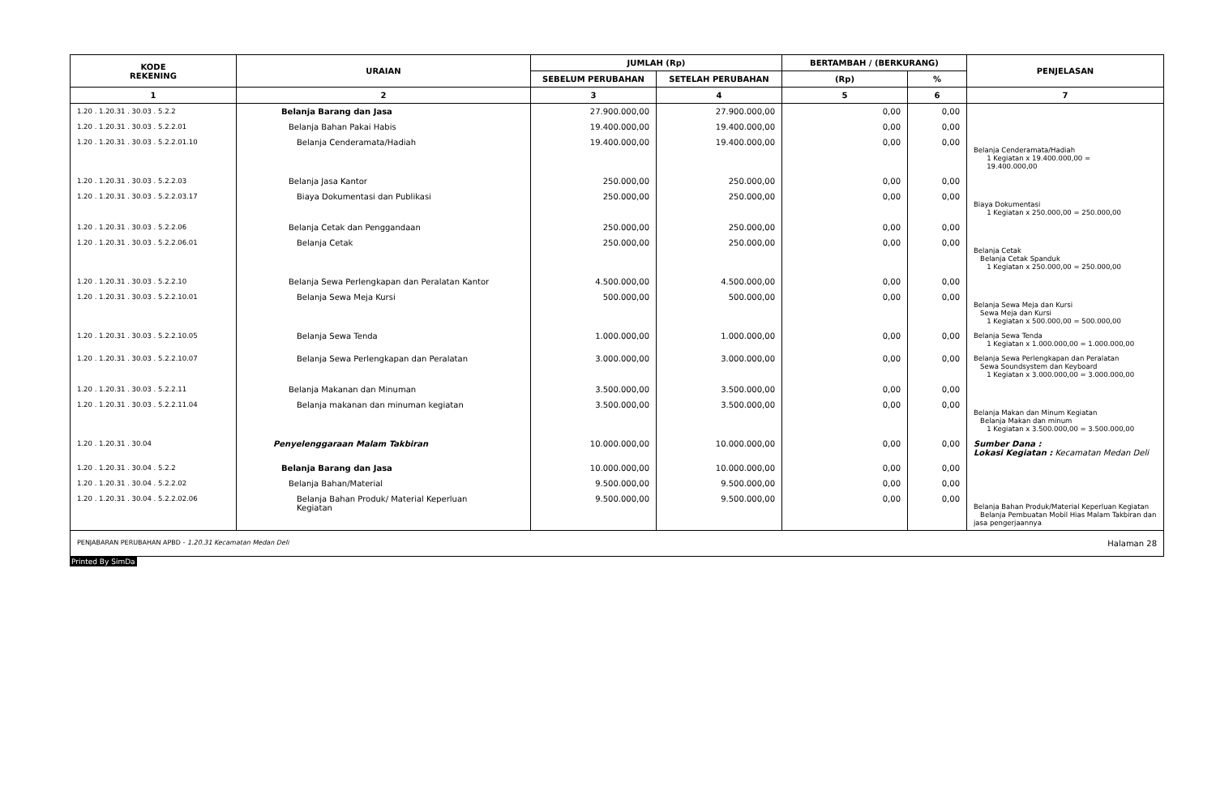| KODE REKENING | URAIAN | JUMLAH (Rp) | | BERTAMBAH / (BERKURANG) | | PENJELASAN |
| --- | --- | --- | --- | --- | --- | --- |
| | | SEBELUM PERUBAHAN | SETELAH PERUBAHAN | (Rp) | % | |
| 1 | 2 | 3 | 4 | 5 | 6 | 7 |
| 1.20 . 1.20.31 . 30.03 . 5.2.2 | Belanja Barang dan Jasa | 27.900.000,00 | 27.900.000,00 | 0,00 | 0,00 | |
| 1.20 . 1.20.31 . 30.03 . 5.2.2.01 | Belanja Bahan Pakai Habis | 19.400.000,00 | 19.400.000,00 | 0,00 | 0,00 | |
| 1.20 . 1.20.31 . 30.03 . 5.2.2.01.10 | Belanja Cenderamata/Hadiah | 19.400.000,00 | 19.400.000,00 | 0,00 | 0,00 | Belanja Cenderamata/Hadiah 1 Kegiatan x 19.400.000,00 = 19.400.000,00 |
| 1.20 . 1.20.31 . 30.03 . 5.2.2.03 | Belanja Jasa Kantor | 250.000,00 | 250.000,00 | 0,00 | 0,00 | |
| 1.20 . 1.20.31 . 30.03 . 5.2.2.03.17 | Biaya Dokumentasi dan Publikasi | 250.000,00 | 250.000,00 | 0,00 | 0,00 | Biaya Dokumentasi 1 Kegiatan x 250.000,00 = 250.000,00 |
| 1.20 . 1.20.31 . 30.03 . 5.2.2.06 | Belanja Cetak dan Penggandaan | 250.000,00 | 250.000,00 | 0,00 | 0,00 | |
| 1.20 . 1.20.31 . 30.03 . 5.2.2.06.01 | Belanja Cetak | 250.000,00 | 250.000,00 | 0,00 | 0,00 | Belanja Cetak Belanja Cetak Spanduk 1 Kegiatan x 250.000,00 = 250.000,00 |
| 1.20 . 1.20.31 . 30.03 . 5.2.2.10 | Belanja Sewa Perlengkapan dan Peralatan Kantor | 4.500.000,00 | 4.500.000,00 | 0,00 | 0,00 | |
| 1.20 . 1.20.31 . 30.03 . 5.2.2.10.01 | Belanja Sewa Meja Kursi | 500.000,00 | 500.000,00 | 0,00 | 0,00 | Belanja Sewa Meja dan Kursi Sewa Meja dan Kursi 1 Kegiatan x 500.000,00 = 500.000,00 |
| 1.20 . 1.20.31 . 30.03 . 5.2.2.10.05 | Belanja Sewa Tenda | 1.000.000,00 | 1.000.000,00 | 0,00 | 0,00 | Belanja Sewa Tenda 1 Kegiatan x 1.000.000,00 = 1.000.000,00 |
| 1.20 . 1.20.31 . 30.03 . 5.2.2.10.07 | Belanja Sewa Perlengkapan dan Peralatan | 3.000.000,00 | 3.000.000,00 | 0,00 | 0,00 | Belanja Sewa Perlengkapan dan Peralatan Sewa Soundsystem dan Keyboard 1 Kegiatan x 3.000.000,00 = 3.000.000,00 |
| 1.20 . 1.20.31 . 30.03 . 5.2.2.11 | Belanja Makanan dan Minuman | 3.500.000,00 | 3.500.000,00 | 0,00 | 0,00 | |
| 1.20 . 1.20.31 . 30.03 . 5.2.2.11.04 | Belanja makanan dan minuman kegiatan | 3.500.000,00 | 3.500.000,00 | 0,00 | 0,00 | Belanja Makan dan Minum Kegiatan Belanja Makan dan minum 1 Kegiatan x 3.500.000,00 = 3.500.000,00 |
| 1.20 . 1.20.31 . 30.04 | Penyelenggaraan Malam Takbiran | 10.000.000,00 | 10.000.000,00 | 0,00 | 0,00 | Sumber Dana : Lokasi Kegiatan : Kecamatan Medan Deli |
| 1.20 . 1.20.31 . 30.04 . 5.2.2 | Belanja Barang dan Jasa | 10.000.000,00 | 10.000.000,00 | 0,00 | 0,00 | |
| 1.20 . 1.20.31 . 30.04 . 5.2.2.02 | Belanja Bahan/Material | 9.500.000,00 | 9.500.000,00 | 0,00 | 0,00 | |
| 1.20 . 1.20.31 . 30.04 . 5.2.2.02.06 | Belanja Bahan Produk/ Material Keperluan Kegiatan | 9.500.000,00 | 9.500.000,00 | 0,00 | 0,00 | Belanja Bahan Produk/Material Keperluan Kegiatan Belanja Pembuatan Mobil Hias Malam Takbiran dan jasa pengerjaannya |
PENJABARAN PERUBAHAN APBD - 1.20.31 Kecamatan Medan Deli Halaman 28
Printed By SimDa